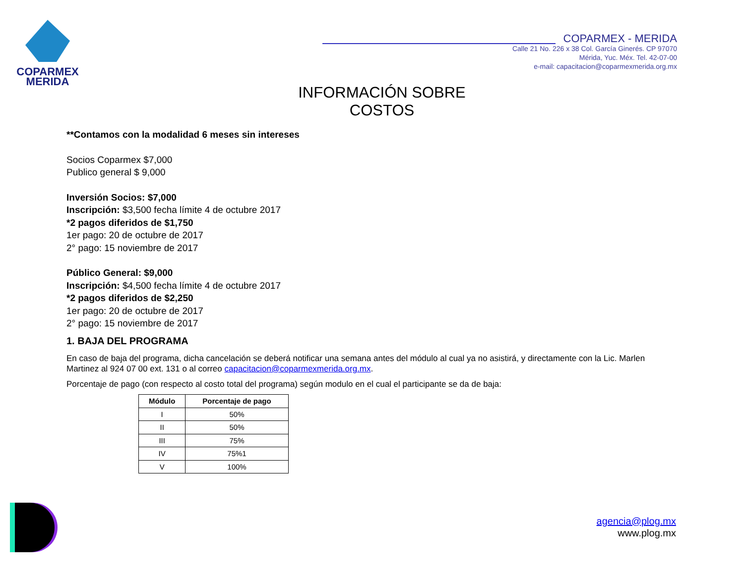COPARMEX
MERIDA
COPARMEX - MERIDA
Calle 21 No. 226 x 38 Col. García Ginerés. CP 97070
Mérida, Yuc. Méx. Tel. 42-07-00
e-mail: capacitacion@coparmexmerida.org.mx
INFORMACIÓN SOBRE COSTOS
**Contamos con la modalidad 6 meses sin intereses
Socios Coparmex $7,000
Publico general $ 9,000
Inversión Socios: $7,000
Inscripción: $3,500 fecha límite 4 de octubre 2017
*2 pagos diferidos de $1,750
1er pago: 20 de octubre de 2017
2° pago: 15 noviembre de 2017
Público General: $9,000
Inscripción: $4,500 fecha límite 4 de octubre 2017
*2 pagos diferidos de $2,250
1er pago: 20 de octubre de 2017
2° pago: 15 noviembre de 2017
1. BAJA DEL PROGRAMA
En caso de baja del programa, dicha cancelación se deberá notificar una semana antes del módulo al cual ya no asistirá, y directamente con la Lic. Marlen Martinez al 924 07 00 ext. 131 o al correo capacitacion@coparmexmerida.org.mx.
Porcentaje de pago (con respecto al costo total del programa) según modulo en el cual el participante se da de baja:
| Módulo | Porcentaje de pago |
| --- | --- |
| I | 50% |
| II | 50% |
| III | 75% |
| IV | 75%1 |
| V | 100% |
agencia@plog.mx
www.plog.mx